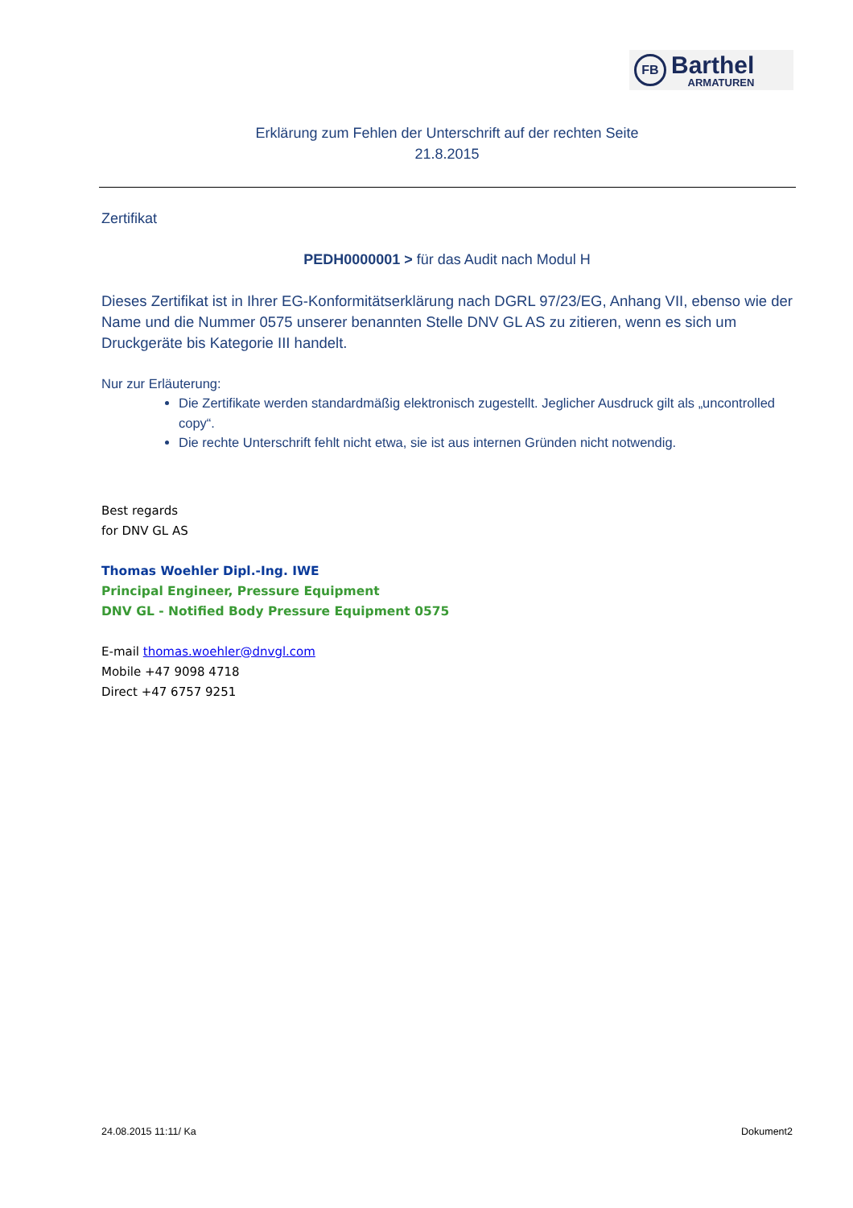FB
Barthel
ARMATUREN
Erklärung zum Fehlen der Unterschrift auf der rechten Seite
21.8.2015
Zertifikat
PEDH0000001 > für das Audit nach Modul H
Dieses Zertifikat ist in Ihrer EG-Konformitätserklärung nach DGRL 97/23/EG, Anhang VII, ebenso wie der Name und die Nummer 0575 unserer benannten Stelle DNV GL AS zu zitieren, wenn es sich um Druckgeräte bis Kategorie III handelt.
Nur zur Erläuterung:
Die Zertifikate werden standardmäßig elektronisch zugestellt. Jeglicher Ausdruck gilt als „uncontrolled copy“.
Die rechte Unterschrift fehlt nicht etwa, sie ist aus internen Gründen nicht notwendig.
Best regards
for DNV GL AS
Thomas Woehler Dipl.-Ing. IWE
Principal Engineer, Pressure Equipment
DNV GL - Notified Body Pressure Equipment 0575
E-mail thomas.woehler@dnvgl.com
Mobile +47 9098 4718
Direct +47 6757 9251
24.08.2015 11:11/ Ka Dokument2